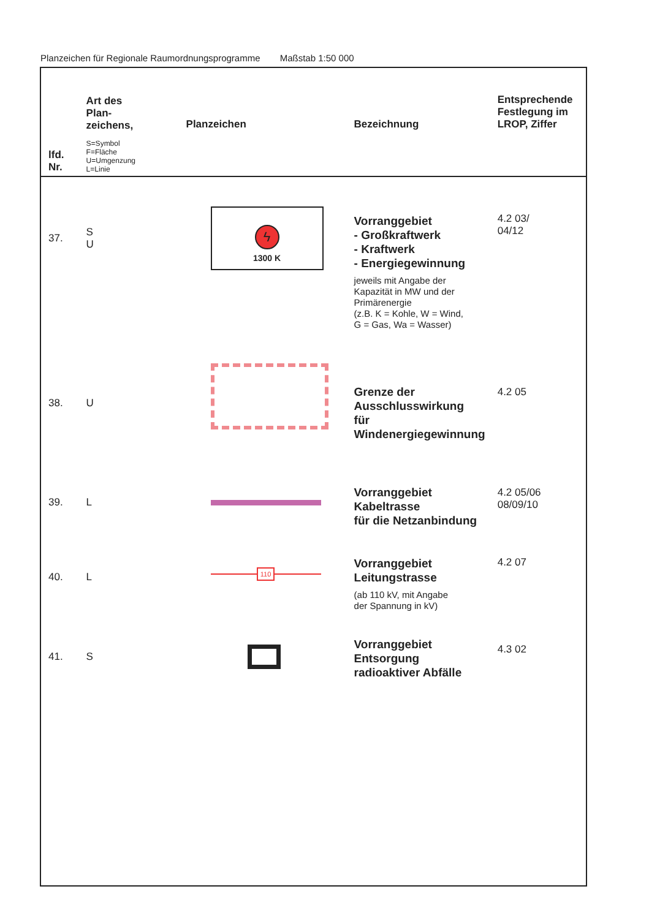Planzeichen für Regionale Raumordnungsprogramme Maßstab 1:50 000
| lfd. Nr. | Art des Plan- zeichens, S=Symbol F=Fläche U=Umgenzung L=Linie | Planzeichen | Bezeichnung | Entsprechende Festlegung im LROP, Ziffer |
| --- | --- | --- | --- | --- |
| 37. | S U | ϟ 1300 K | Vorranggebiet - Großkraftwerk - Kraftwerk - Energiegewinnung jeweils mit Angabe der Kapazität in MW und der Primärenergie (z.B. K = Kohle, W = Wind, G = Gas, Wa = Wasser) | 4.2 03/ 04/12 |
| 38. | U | | Grenze der Ausschlusswirkung für Windenergiegewinnung | 4.2 05 |
| 39. | L | | Vorranggebiet Kabeltrasse für die Netzanbindung | 4.2 05/06 08/09/10 |
| 40. | L | 110 | Vorranggebiet Leitungstrasse (ab 110 kV, mit Angabe der Spannung in kV) | 4.2 07 |
| 41. | S | | Vorranggebiet Entsorgung radioaktiver Abfälle | 4.3 02 |